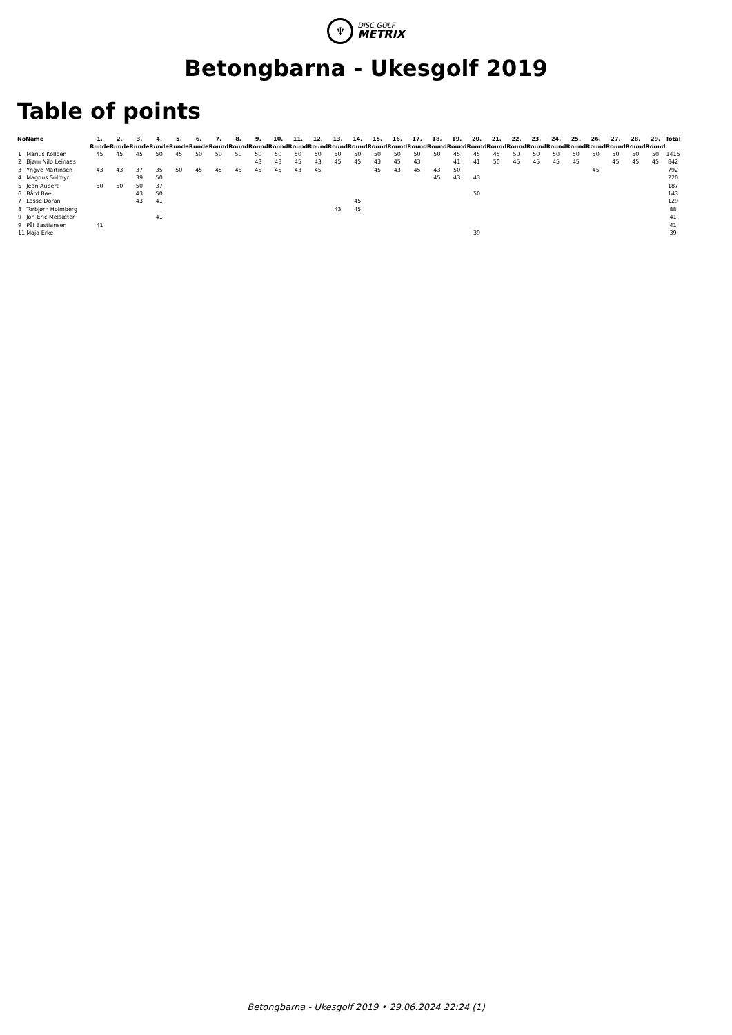♆
DISC GOLF
METRIX
Betongbarna - Ukesgolf 2019
Table of points
| No | Name | 1. Runde | 2. Runde | 3. Runde | 4. Runde | 5. Runde | 6. Runde | 7. Round | 8. Round | 9. Round | 10. Round | 11. Round | 12. Round | 13. Round | 14. Round | 15. Round | 16. Round | 17. Round | 18. Round | 19. Round | 20. Round | 21. Round | 22. Round | 23. Round | 24. Round | 25. Round | 26. Round | 27. Round | 28. Round | 29. Round | Total |
| --- | --- | --- | --- | --- | --- | --- | --- | --- | --- | --- | --- | --- | --- | --- | --- | --- | --- | --- | --- | --- | --- | --- | --- | --- | --- | --- | --- | --- | --- | --- | --- |
| 1 | Marius Kolloen | 45 | 45 | 45 | 50 | 45 | 50 | 50 | 50 | 50 | 50 | 50 | 50 | 50 | 50 | 50 | 50 | 50 | 50 | 45 | 45 | 45 | 50 | 50 | 50 | 50 | 50 | 50 | 50 | 50 | 1415 |
| 2 | Bjørn Nilo Leinaas | | | | | | | | | 43 | 43 | 45 | 43 | 45 | 45 | 43 | 45 | 43 | | 41 | 41 | 50 | 45 | 45 | 45 | 45 | | 45 | 45 | 45 | 842 |
| 3 | Yngve Martinsen | 43 | 43 | 37 | 35 | 50 | 45 | 45 | 45 | 45 | 45 | 43 | 45 | | | 45 | 43 | 45 | 43 | 50 | | | | | | | 45 | | | | 792 |
| 4 | Magnus Solmyr | | | 39 | 50 | | | | | | | | | | | | | | 45 | 43 | 43 | | | | | | | | | | 220 |
| 5 | Jean Aubert | 50 | 50 | 50 | 37 | | | | | | | | | | | | | | | | | | | | | | | | | | 187 |
| 6 | Bård Bøe | | | 43 | 50 | | | | | | | | | | | | | | | | 50 | | | | | | | | | | 143 |
| 7 | Lasse Doran | | | 43 | 41 | | | | | | | | | | 45 | | | | | | | | | | | | | | | | 129 |
| 8 | Torbjørn Holmberg | | | | | | | | | | | | | 43 | 45 | | | | | | | | | | | | | | | | 88 |
| 9 | Jon-Eric Melsæter | | | | 41 | | | | | | | | | | | | | | | | | | | | | | | | | | 41 |
| 9 | Pål Bastiansen | 41 | | | | | | | | | | | | | | | | | | | | | | | | | | | | | 41 |
| 11 | Maja Erke | | | | | | | | | | | | | | | | | | | | 39 | | | | | | | | | | 39 |
Betongbarna - Ukesgolf 2019 • 29.06.2024 22:24 (1)